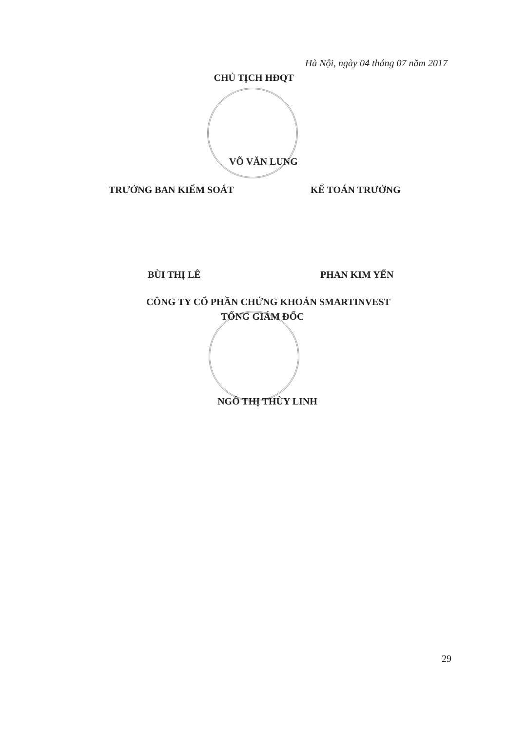Hà Nội, ngày 04 tháng 07 năm 2017
CHỦ TỊCH HĐQT
VÕ VĂN LUNG
TRƯỞNG BAN KIỂM SOÁT KẾ TOÁN TRƯỞNG
BÙI THỊ LÊ PHAN KIM YẾN
CÔNG TY CỔ PHẦN CHỨNG KHOÁN SMARTINVEST
TỔNG GIÁM ĐỐC
NGÔ THỊ THÙY LINH
29